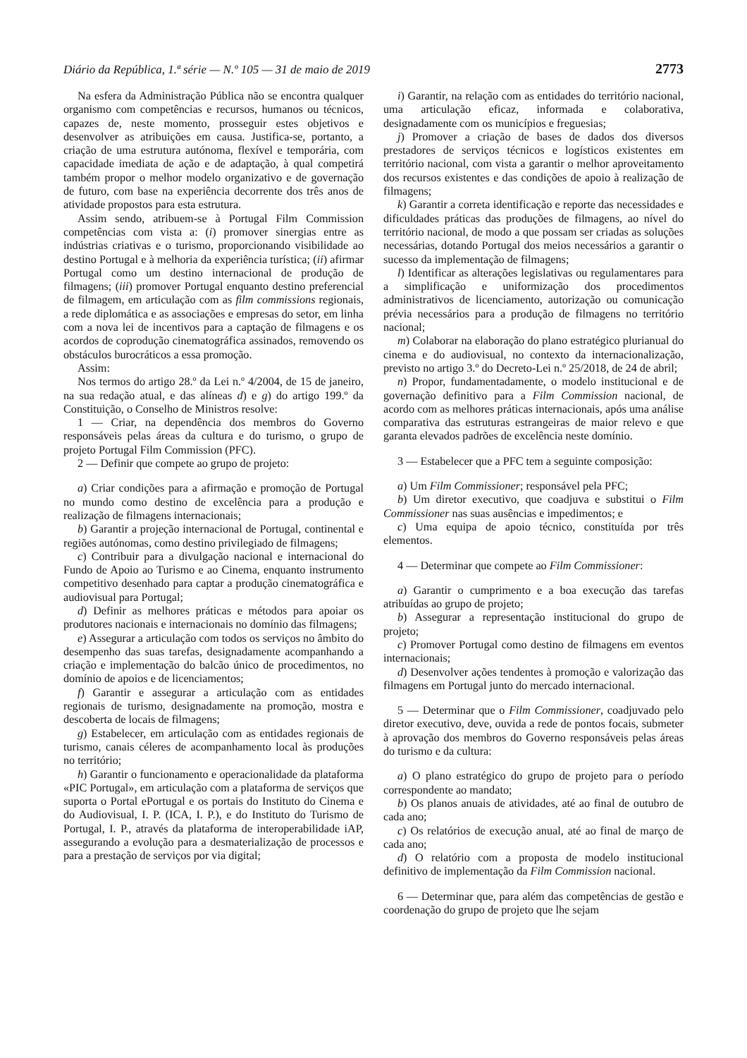Diário da República, 1.ª série — N.º 105 — 31 de maio de 2019 2773
Na esfera da Administração Pública não se encontra qualquer organismo com competências e recursos, humanos ou técnicos, capazes de, neste momento, prosseguir estes objetivos e desenvolver as atribuições em causa. Justifica-se, portanto, a criação de uma estrutura autónoma, flexível e temporária, com capacidade imediata de ação e de adaptação, à qual competirá também propor o melhor modelo organizativo e de governação de futuro, com base na experiência decorrente dos três anos de atividade propostos para esta estrutura.
Assim sendo, atribuem-se à Portugal Film Commission competências com vista a: (i) promover sinergias entre as indústrias criativas e o turismo, proporcionando visibilidade ao destino Portugal e à melhoria da experiência turística; (ii) afirmar Portugal como um destino internacional de produção de filmagens; (iii) promover Portugal enquanto destino preferencial de filmagem, em articulação com as film commissions regionais, a rede diplomática e as associações e empresas do setor, em linha com a nova lei de incentivos para a captação de filmagens e os acordos de coprodução cinematográfica assinados, removendo os obstáculos burocráticos a essa promoção.
Assim:
Nos termos do artigo 28.º da Lei n.º 4/2004, de 15 de janeiro, na sua redação atual, e das alíneas d) e g) do artigo 199.º da Constituição, o Conselho de Ministros resolve:
1 — Criar, na dependência dos membros do Governo responsáveis pelas áreas da cultura e do turismo, o grupo de projeto Portugal Film Commission (PFC).
2 — Definir que compete ao grupo de projeto:
a) Criar condições para a afirmação e promoção de Portugal no mundo como destino de excelência para a produção e realização de filmagens internacionais;
b) Garantir a projeção internacional de Portugal, continental e regiões autónomas, como destino privilegiado de filmagens;
c) Contribuir para a divulgação nacional e internacional do Fundo de Apoio ao Turismo e ao Cinema, enquanto instrumento competitivo desenhado para captar a produção cinematográfica e audiovisual para Portugal;
d) Definir as melhores práticas e métodos para apoiar os produtores nacionais e internacionais no domínio das filmagens;
e) Assegurar a articulação com todos os serviços no âmbito do desempenho das suas tarefas, designadamente acompanhando a criação e implementação do balcão único de procedimentos, no domínio de apoios e de licenciamentos;
f) Garantir e assegurar a articulação com as entidades regionais de turismo, designadamente na promoção, mostra e descoberta de locais de filmagens;
g) Estabelecer, em articulação com as entidades regionais de turismo, canais céleres de acompanhamento local às produções no território;
h) Garantir o funcionamento e operacionalidade da plataforma «PIC Portugal», em articulação com a plataforma de serviços que suporta o Portal ePortugal e os portais do Instituto do Cinema e do Audiovisual, I. P. (ICA, I. P.), e do Instituto do Turismo de Portugal, I. P., através da plataforma de interoperabilidade iAP, assegurando a evolução para a desmaterialização de processos e para a prestação de serviços por via digital;
i) Garantir, na relação com as entidades do território nacional, uma articulação eficaz, informada e colaborativa, designadamente com os municípios e freguesias;
j) Promover a criação de bases de dados dos diversos prestadores de serviços técnicos e logísticos existentes em território nacional, com vista a garantir o melhor aproveitamento dos recursos existentes e das condições de apoio à realização de filmagens;
k) Garantir a correta identificação e reporte das necessidades e dificuldades práticas das produções de filmagens, ao nível do território nacional, de modo a que possam ser criadas as soluções necessárias, dotando Portugal dos meios necessários a garantir o sucesso da implementação de filmagens;
l) Identificar as alterações legislativas ou regulamentares para a simplificação e uniformização dos procedimentos administrativos de licenciamento, autorização ou comunicação prévia necessários para a produção de filmagens no território nacional;
m) Colaborar na elaboração do plano estratégico plurianual do cinema e do audiovisual, no contexto da internacionalização, previsto no artigo 3.º do Decreto-Lei n.º 25/2018, de 24 de abril;
n) Propor, fundamentadamente, o modelo institucional e de governação definitivo para a Film Commission nacional, de acordo com as melhores práticas internacionais, após uma análise comparativa das estruturas estrangeiras de maior relevo e que garanta elevados padrões de excelência neste domínio.
3 — Estabelecer que a PFC tem a seguinte composição:
a) Um Film Commissioner; responsável pela PFC;
b) Um diretor executivo, que coadjuva e substitui o Film Commissioner nas suas ausências e impedimentos; e
c) Uma equipa de apoio técnico, constituída por três elementos.
4 — Determinar que compete ao Film Commissioner:
a) Garantir o cumprimento e a boa execução das tarefas atribuídas ao grupo de projeto;
b) Assegurar a representação institucional do grupo de projeto;
c) Promover Portugal como destino de filmagens em eventos internacionais;
d) Desenvolver ações tendentes à promoção e valorização das filmagens em Portugal junto do mercado internacional.
5 — Determinar que o Film Commissioner, coadjuvado pelo diretor executivo, deve, ouvida a rede de pontos focais, submeter à aprovação dos membros do Governo responsáveis pelas áreas do turismo e da cultura:
a) O plano estratégico do grupo de projeto para o período correspondente ao mandato;
b) Os planos anuais de atividades, até ao final de outubro de cada ano;
c) Os relatórios de execução anual, até ao final de março de cada ano;
d) O relatório com a proposta de modelo institucional definitivo de implementação da Film Commission nacional.
6 — Determinar que, para além das competências de gestão e coordenação do grupo de projeto que lhe sejam